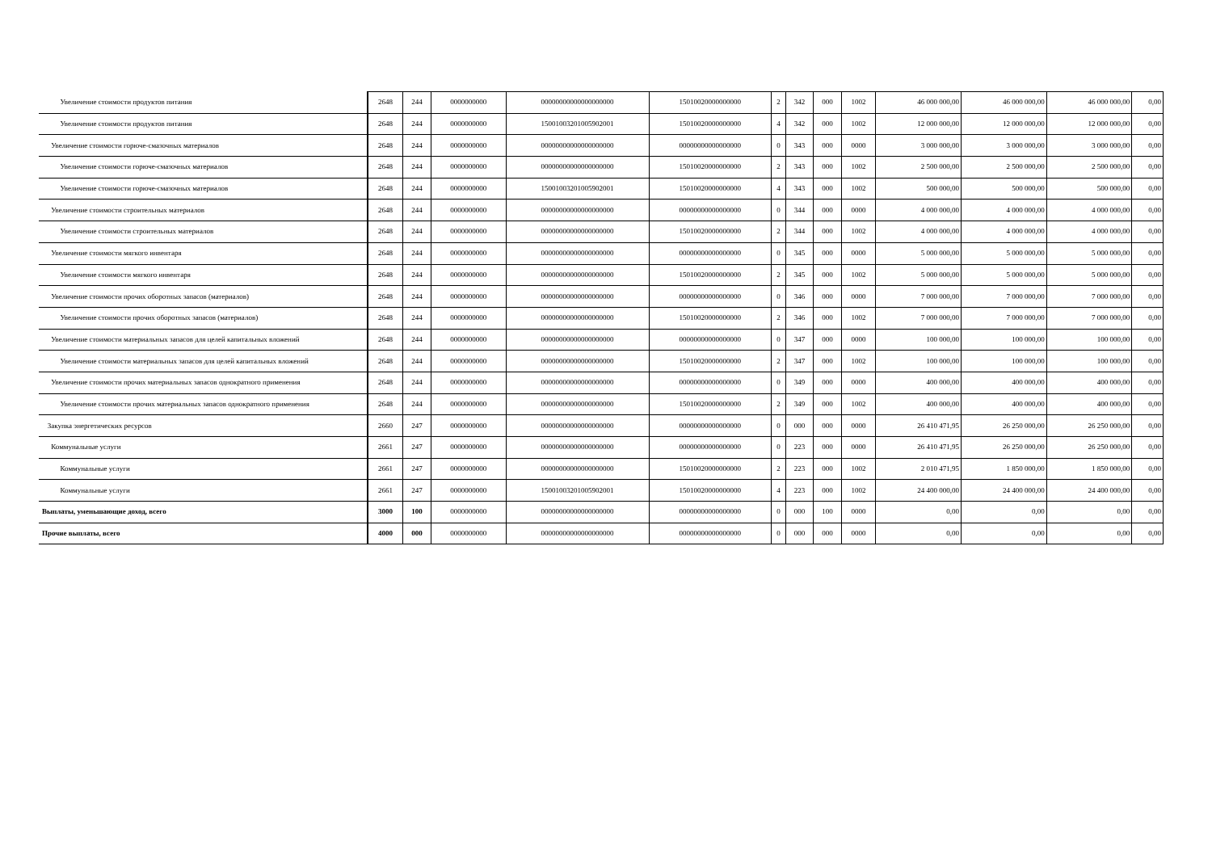| Увеличение стоимости продуктов питания | 2648 | 244 | 0000000000 | 00000000000000000000 | 15010020000000000 | 2 | 342 | 000 | 1002 | 46 000 000,00 | 46 000 000,00 | 46 000 000,00 | 0,00 |
| Увеличение стоимости продуктов питания | 2648 | 244 | 0000000000 | 15001003201005902001 | 15010020000000000 | 4 | 342 | 000 | 1002 | 12 000 000,00 | 12 000 000,00 | 12 000 000,00 | 0,00 |
| Увеличение стоимости горюче-смазочных материалов | 2648 | 244 | 0000000000 | 00000000000000000000 | 00000000000000000 | 0 | 343 | 000 | 0000 | 3 000 000,00 | 3 000 000,00 | 3 000 000,00 | 0,00 |
| Увеличение стоимости горюче-смазочных материалов | 2648 | 244 | 0000000000 | 00000000000000000000 | 15010020000000000 | 2 | 343 | 000 | 1002 | 2 500 000,00 | 2 500 000,00 | 2 500 000,00 | 0,00 |
| Увеличение стоимости горюче-смазочных материалов | 2648 | 244 | 0000000000 | 15001003201005902001 | 15010020000000000 | 4 | 343 | 000 | 1002 | 500 000,00 | 500 000,00 | 500 000,00 | 0,00 |
| Увеличение стоимости строительных материалов | 2648 | 244 | 0000000000 | 00000000000000000000 | 00000000000000000 | 0 | 344 | 000 | 0000 | 4 000 000,00 | 4 000 000,00 | 4 000 000,00 | 0,00 |
| Увеличение стоимости строительных материалов | 2648 | 244 | 0000000000 | 00000000000000000000 | 15010020000000000 | 2 | 344 | 000 | 1002 | 4 000 000,00 | 4 000 000,00 | 4 000 000,00 | 0,00 |
| Увеличение стоимости мягкого инвентаря | 2648 | 244 | 0000000000 | 00000000000000000000 | 00000000000000000 | 0 | 345 | 000 | 0000 | 5 000 000,00 | 5 000 000,00 | 5 000 000,00 | 0,00 |
| Увеличение стоимости мягкого инвентаря | 2648 | 244 | 0000000000 | 00000000000000000000 | 15010020000000000 | 2 | 345 | 000 | 1002 | 5 000 000,00 | 5 000 000,00 | 5 000 000,00 | 0,00 |
| Увеличение стоимости прочих оборотных запасов (материалов) | 2648 | 244 | 0000000000 | 00000000000000000000 | 00000000000000000 | 0 | 346 | 000 | 0000 | 7 000 000,00 | 7 000 000,00 | 7 000 000,00 | 0,00 |
| Увеличение стоимости прочих оборотных запасов (материалов) | 2648 | 244 | 0000000000 | 00000000000000000000 | 15010020000000000 | 2 | 346 | 000 | 1002 | 7 000 000,00 | 7 000 000,00 | 7 000 000,00 | 0,00 |
| Увеличение стоимости материальных запасов для целей капитальных вложений | 2648 | 244 | 0000000000 | 00000000000000000000 | 00000000000000000 | 0 | 347 | 000 | 0000 | 100 000,00 | 100 000,00 | 100 000,00 | 0,00 |
| Увеличение стоимости материальных запасов для целей капитальных вложений | 2648 | 244 | 0000000000 | 00000000000000000000 | 15010020000000000 | 2 | 347 | 000 | 1002 | 100 000,00 | 100 000,00 | 100 000,00 | 0,00 |
| Увеличение стоимости прочих материальных запасов однократного применения | 2648 | 244 | 0000000000 | 00000000000000000000 | 00000000000000000 | 0 | 349 | 000 | 0000 | 400 000,00 | 400 000,00 | 400 000,00 | 0,00 |
| Увеличение стоимости прочих материальных запасов однократного применения | 2648 | 244 | 0000000000 | 00000000000000000000 | 15010020000000000 | 2 | 349 | 000 | 1002 | 400 000,00 | 400 000,00 | 400 000,00 | 0,00 |
| Закупка энергетических ресурсов | 2660 | 247 | 0000000000 | 00000000000000000000 | 00000000000000000 | 0 | 000 | 000 | 0000 | 26 410 471,95 | 26 250 000,00 | 26 250 000,00 | 0,00 |
| Коммунальные услуги | 2661 | 247 | 0000000000 | 00000000000000000000 | 00000000000000000 | 0 | 223 | 000 | 0000 | 26 410 471,95 | 26 250 000,00 | 26 250 000,00 | 0,00 |
| Коммунальные услуги | 2661 | 247 | 0000000000 | 00000000000000000000 | 15010020000000000 | 2 | 223 | 000 | 1002 | 2 010 471,95 | 1 850 000,00 | 1 850 000,00 | 0,00 |
| Коммунальные услуги | 2661 | 247 | 0000000000 | 15001003201005902001 | 15010020000000000 | 4 | 223 | 000 | 1002 | 24 400 000,00 | 24 400 000,00 | 24 400 000,00 | 0,00 |
| Выплаты, уменьшающие доход, всего | 3000 | 100 | 0000000000 | 00000000000000000000 | 00000000000000000 | 0 | 000 | 100 | 0000 | 0,00 | 0,00 | 0,00 | 0,00 |
| Прочие выплаты, всего | 4000 | 000 | 0000000000 | 00000000000000000000 | 00000000000000000 | 0 | 000 | 000 | 0000 | 0,00 | 0,00 | 0,00 | 0,00 |